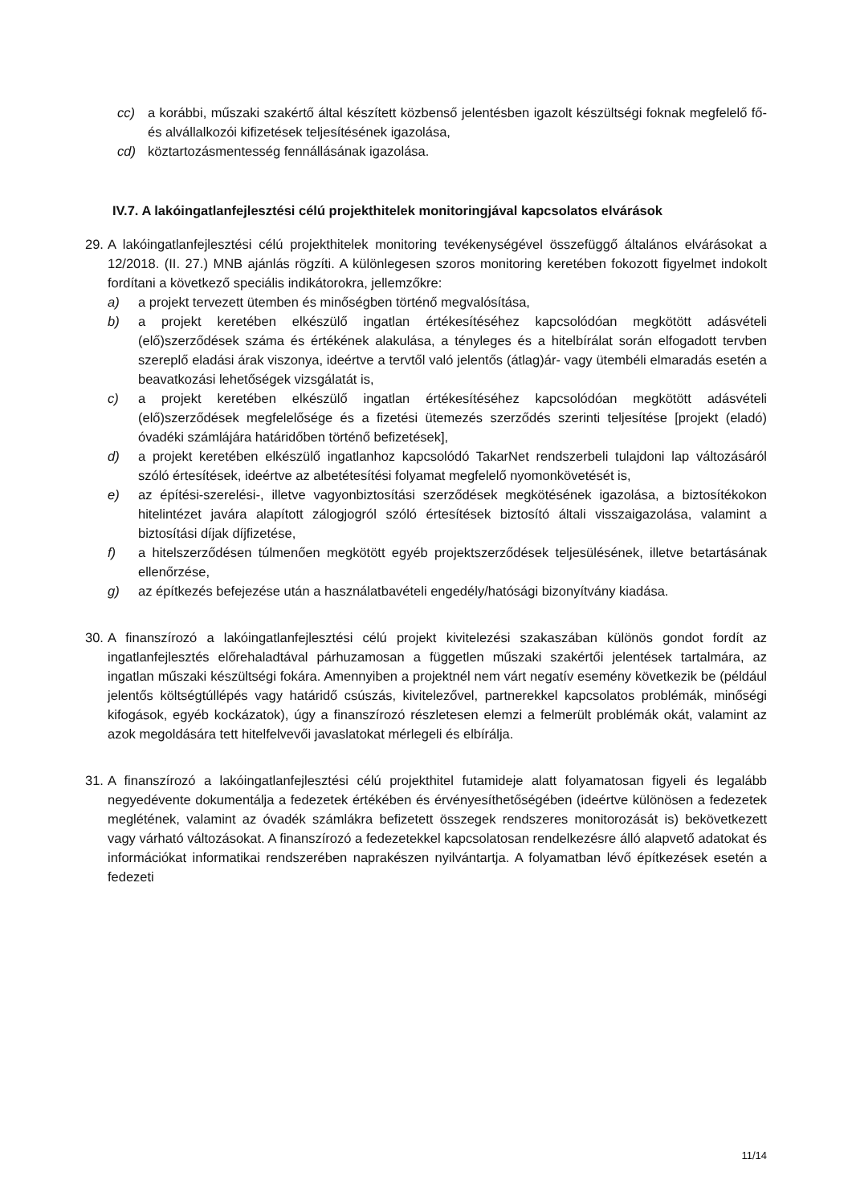cc) a korábbi, műszaki szakértő által készített közbenső jelentésben igazolt készültségi foknak megfelelő fő- és alvállalkozói kifizetések teljesítésének igazolása,
cd) köztartozásmentesség fennállásának igazolása.
IV.7. A lakóingatlanfejlesztési célú projekthitelek monitoringjával kapcsolatos elvárások
29.
A lakóingatlanfejlesztési célú projekthitelek monitoring tevékenységével összefüggő általános elvárásokat a 12/2018. (II. 27.) MNB ajánlás rögzíti. A különlegesen szoros monitoring keretében fokozott figyelmet indokolt fordítani a következő speciális indikátorokra, jellemzőkre:
a) a projekt tervezett ütemben és minőségben történő megvalósítása,
b) a projekt keretében elkészülő ingatlan értékesítéséhez kapcsolódóan megkötött adásvételi (elő)szerződések száma és értékének alakulása, a tényleges és a hitelbírálat során elfogadott tervben szereplő eladási árak viszonya, ideértve a tervtől való jelentős (átlag)ár- vagy ütembéli elmaradás esetén a beavatkozási lehetőségek vizsgálatát is,
c) a projekt keretében elkészülő ingatlan értékesítéséhez kapcsolódóan megkötött adásvételi (elő)szerződések megfelelősége és a fizetési ütemezés szerződés szerinti teljesítése [projekt (eladó) óvadéki számlájára határidőben történő befizetések],
d) a projekt keretében elkészülő ingatlanhoz kapcsolódó TakarNet rendszerbeli tulajdoni lap változásáról szóló értesítések, ideértve az albetétesítési folyamat megfelelő nyomonkövetését is,
e) az építési-szerelési-, illetve vagyonbiztosítási szerződések megkötésének igazolása, a biztosítékokon hitelintézet javára alapított zálogjogról szóló értesítések biztosító általi visszaigazolása, valamint a biztosítási díjak díjfizetése,
f) a hitelszerződésen túlmenően megkötött egyéb projektszerződések teljesülésének, illetve betartásának ellenőrzése,
g) az építkezés befejezése után a használatbavételi engedély/hatósági bizonyítvány kiadása.
30.
A finanszírozó a lakóingatlanfejlesztési célú projekt kivitelezési szakaszában különös gondot fordít az ingatlanfejlesztés előrehaladtával párhuzamosan a független műszaki szakértői jelentések tartalmára, az ingatlan műszaki készültségi fokára. Amennyiben a projektnél nem várt negatív esemény következik be (például jelentős költségtúllépés vagy határidő csúszás, kivitelezővel, partnerekkel kapcsolatos problémák, minőségi kifogások, egyéb kockázatok), úgy a finanszírozó részletesen elemzi a felmerült problémák okát, valamint az azok megoldására tett hitelfelvevői javaslatokat mérlegeli és elbírálja.
31.
A finanszírozó a lakóingatlanfejlesztési célú projekthitel futamideje alatt folyamatosan figyeli és legalább negyedévente dokumentálja a fedezetek értékében és érvényesíthetőségében (ideértve különösen a fedezetek meglétének, valamint az óvadék számlákra befizetett összegek rendszeres monitorozását is) bekövetkezett vagy várható változásokat. A finanszírozó a fedezetekkel kapcsolatosan rendelkezésre álló alapvető adatokat és információkat informatikai rendszerében naprakészen nyilvántartja. A folyamatban lévő építkezések esetén a fedezeti
11/14